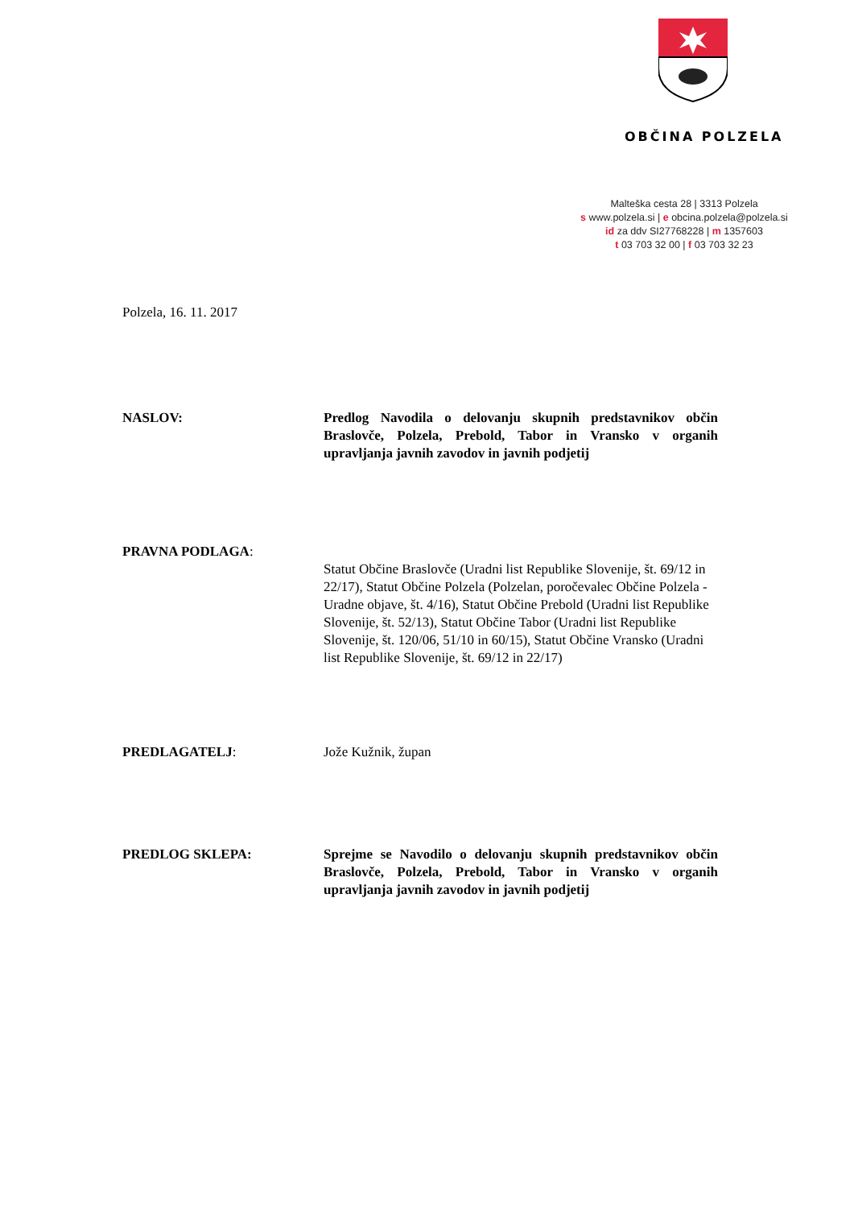OBČINA POLZELA
Malteška cesta 28 | 3313 Polzela
s www.polzela.si | e obcina.polzela@polzela.si
id za ddv SI27768228 | m 1357603
t 03 703 32 00 | f 03 703 32 23
Polzela, 16. 11. 2017
NASLOV: Predlog Navodila o delovanju skupnih predstavnikov občin Braslovče, Polzela, Prebold, Tabor in Vransko v organih upravljanja javnih zavodov in javnih podjetij
PRAVNA PODLAGA:
Statut Občine Braslovče (Uradni list Republike Slovenije, št. 69/12 in 22/17), Statut Občine Polzela (Polzelan, poročevalec Občine Polzela - Uradne objave, št. 4/16), Statut Občine Prebold (Uradni list Republike Slovenije, št. 52/13), Statut Občine Tabor (Uradni list Republike Slovenije, št. 120/06, 51/10 in 60/15), Statut Občine Vransko (Uradni list Republike Slovenije, št. 69/12 in 22/17)
PREDLAGATELJ: Jože Kužnik, župan
PREDLOG SKLEPA: Sprejme se Navodilo o delovanju skupnih predstavnikov občin Braslovče, Polzela, Prebold, Tabor in Vransko v organih upravljanja javnih zavodov in javnih podjetij